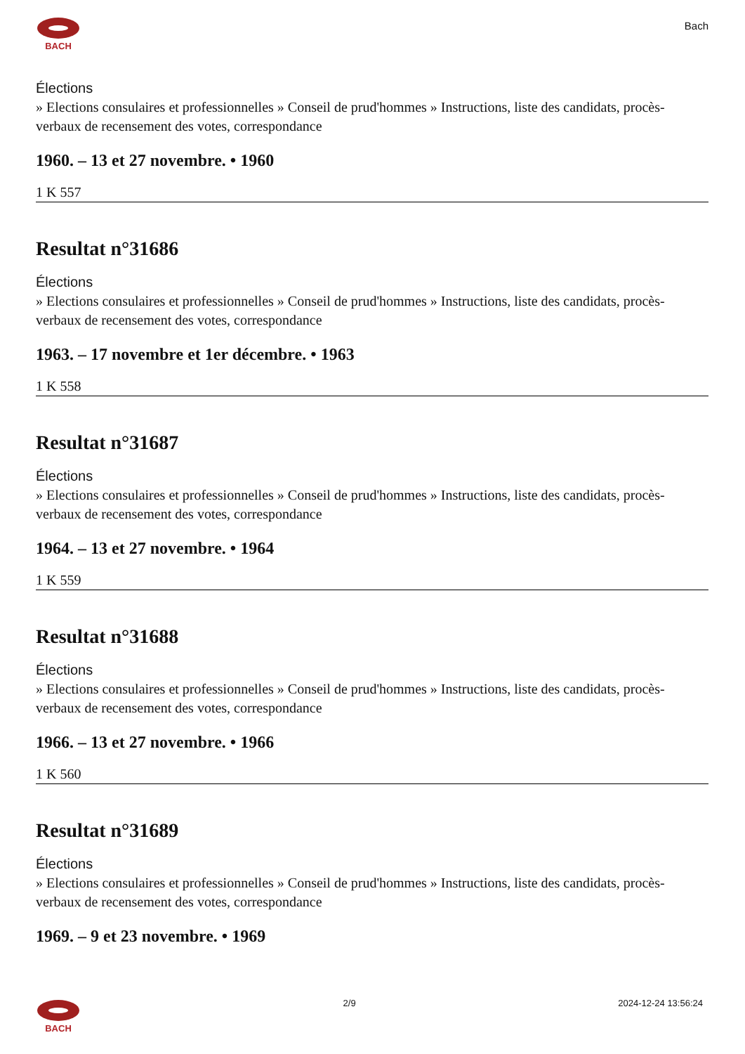BACH
Bach
Élections
» Elections consulaires et professionnelles » Conseil de prud'hommes » Instructions, liste des candidats, procès-verbaux de recensement des votes, correspondance
1960. – 13 et 27 novembre. • 1960
1 K 557
Resultat n°31686
Élections
» Elections consulaires et professionnelles » Conseil de prud'hommes » Instructions, liste des candidats, procès-verbaux de recensement des votes, correspondance
1963. – 17 novembre et 1er décembre. • 1963
1 K 558
Resultat n°31687
Élections
» Elections consulaires et professionnelles » Conseil de prud'hommes » Instructions, liste des candidats, procès-verbaux de recensement des votes, correspondance
1964. – 13 et 27 novembre. • 1964
1 K 559
Resultat n°31688
Élections
» Elections consulaires et professionnelles » Conseil de prud'hommes » Instructions, liste des candidats, procès-verbaux de recensement des votes, correspondance
1966. – 13 et 27 novembre. • 1966
1 K 560
Resultat n°31689
Élections
» Elections consulaires et professionnelles » Conseil de prud'hommes » Instructions, liste des candidats, procès-verbaux de recensement des votes, correspondance
1969. – 9 et 23 novembre. • 1969
BACH 2/9 2024-12-24 13:56:24